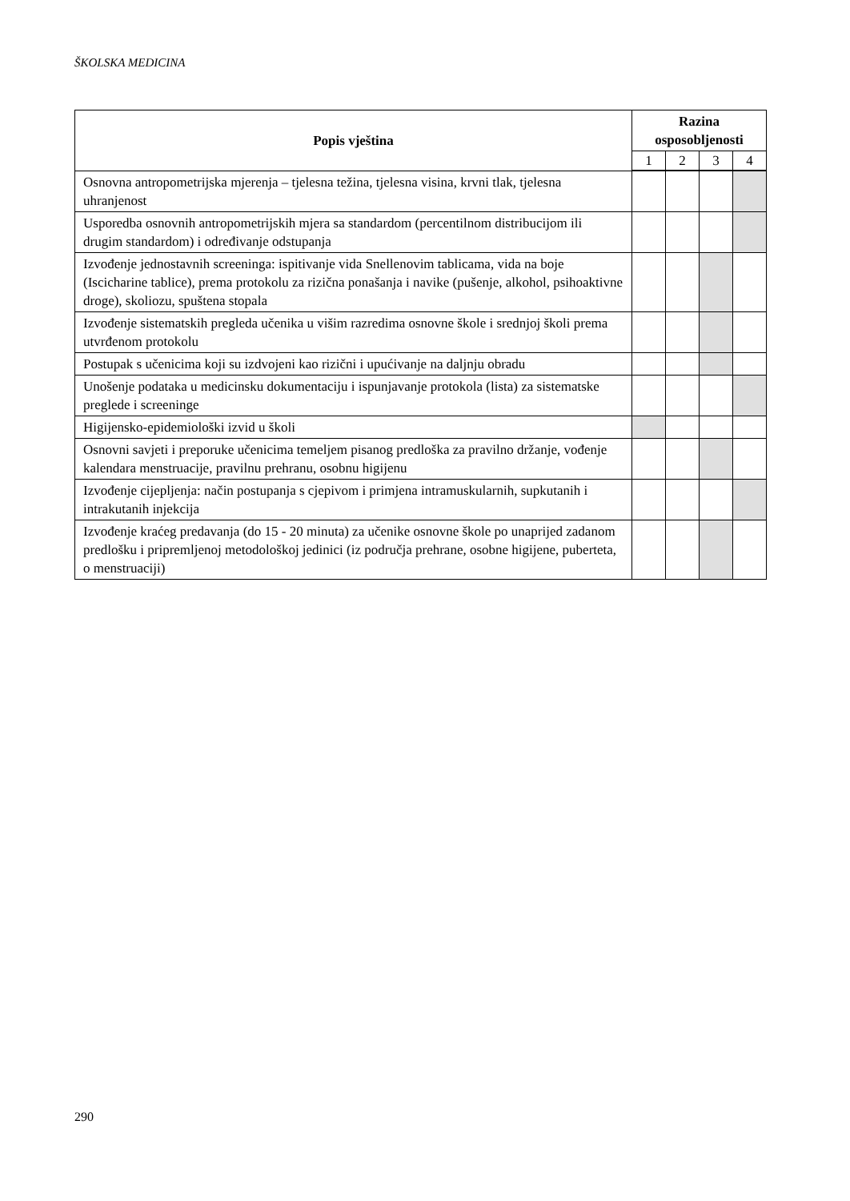ŠKOLSKA MEDICINA
| Popis vještina | Razina osposobljenosti | | | |
| --- | --- | --- | --- | --- |
| | 1 | 2 | 3 | 4 |
| Osnovna antropometrijska mjerenja – tjelesna težina, tjelesna visina, krvni tlak, tjelesna uhranjenost | | | | |
| Usporedba osnovnih antropometrijskih mjera sa standardom (percentilnom distribucijom ili drugim standardom) i određivanje odstupanja | | | | |
| Izvođenje jednostavnih screeninga: ispitivanje vida Snellenovim tablicama, vida na boje (Iscicharine tablice), prema protokolu za rizična ponašanja i navike (pušenje, alkohol, psihoaktivne droge), skoliozu, spuštena stopala | | | | |
| Izvođenje sistematskih pregleda učenika u višim razredima osnovne škole i srednjoj školi prema utvrđenom protokolu | | | | |
| Postupak s učenicima koji su izdvojeni kao rizični i upućivanje na daljnju obradu | | | | |
| Unošenje podataka u medicinsku dokumentaciju i ispunjavanje protokola (lista) za sistematske preglede i screeninge | | | | |
| Higijensko-epidemiološki izvid u školi | | | | |
| Osnovni savjeti i preporuke učenicima temeljem pisanog predloška za pravilno držanje, vođenje kalendara menstruacije, pravilnu prehranu, osobnu higijenu | | | | |
| Izvođenje cijepljenja: način postupanja s cjepivom i primjena intramuskularnih, supkutanih i intrakutanih injekcija | | | | |
| Izvođenje kraćeg predavanja (do 15 - 20 minuta) za učenike osnovne škole po unaprijed zadanom predlošku i pripremljenoj metodološkoj jedinici (iz područja prehrane, osobne higijene, puberteta, o menstruaciji) | | | | |
290